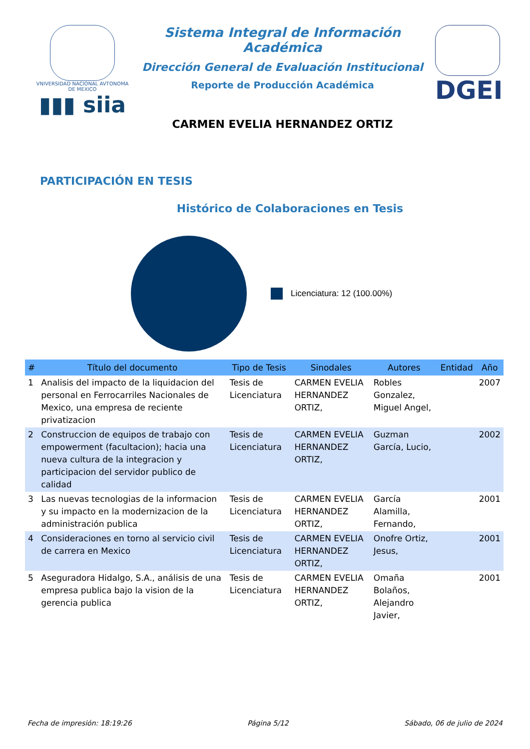VNIVERSIDAD NACIONAL AVTONOMA DE MEXICO
▮▮▮ siia
Sistema Integral de Información Académica
Dirección General de Evaluación Institucional
Reporte de Producción Académica
CARMEN EVELIA HERNANDEZ ORTIZ
DGEI
PARTICIPACIÓN EN TESIS
Histórico de Colaboraciones en Tesis
Licenciatura: 12 (100.00%)
| # | Título del documento | Tipo de Tesis | Sinodales | Autores | Entidad | Año |
| --- | --- | --- | --- | --- | --- | --- |
| 1 | Analisis del impacto de la liquidacion del personal en Ferrocarriles Nacionales de Mexico, una empresa de reciente privatizacion | Tesis de Licenciatura | CARMEN EVELIA HERNANDEZ ORTIZ, | Robles Gonzalez, Miguel Angel, | | 2007 |
| 2 | Construccion de equipos de trabajo con empowerment (facultacion); hacia una nueva cultura de la integracion y participacion del servidor publico de calidad | Tesis de Licenciatura | CARMEN EVELIA HERNANDEZ ORTIZ, | Guzman García, Lucio, | | 2002 |
| 3 | Las nuevas tecnologias de la informacion y su impacto en la modernizacion de la administración publica | Tesis de Licenciatura | CARMEN EVELIA HERNANDEZ ORTIZ, | García Alamilla, Fernando, | | 2001 |
| 4 | Consideraciones en torno al servicio civil de carrera en Mexico | Tesis de Licenciatura | CARMEN EVELIA HERNANDEZ ORTIZ, | Onofre Ortiz, Jesus, | | 2001 |
| 5 | Aseguradora Hidalgo, S.A., análisis de una empresa publica bajo la vision de la gerencia publica | Tesis de Licenciatura | CARMEN EVELIA HERNANDEZ ORTIZ, | Omaña Bolaños, Alejandro Javier, | | 2001 |
Fecha de impresión: 18:19:26 Página 5/12 Sábado, 06 de julio de 2024